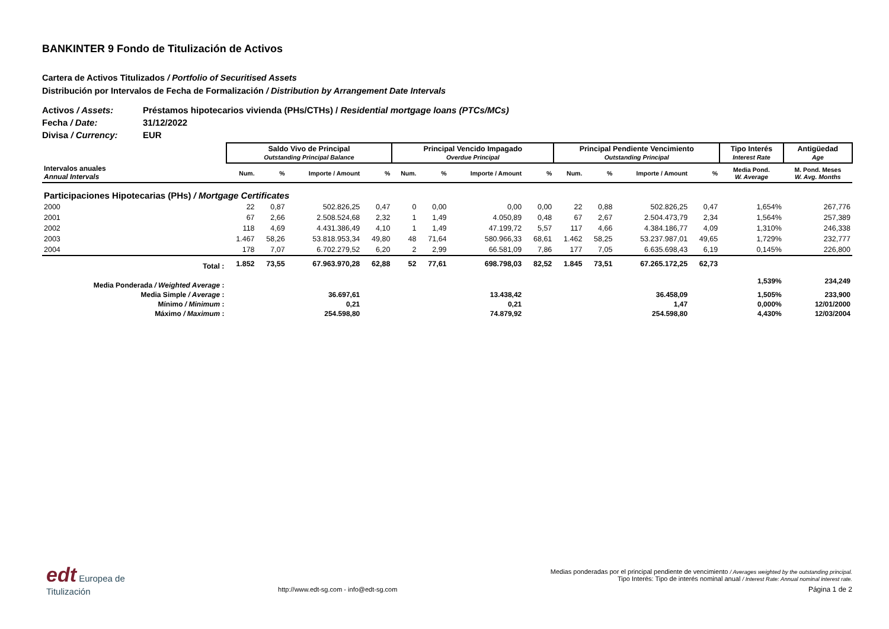BANKINTER 9 Fondo de Titulización de Activos
Cartera de Activos Titulizados / Portfolio of Securitised Assets
Distribución por Intervalos de Fecha de Formalización / Distribution by Arrangement Date Intervals
Activos / Assets: Préstamos hipotecarios vivienda (PHs/CTHs) / Residential mortgage loans (PTCs/MCs)
Fecha / Date: 31/12/2022
Divisa / Currency: EUR
| | Saldo Vivo de Principal Outstanding Principal Balance | | | | Principal Vencido Impagado Overdue Principal | | | | Principal Pendiente Vencimiento Outstanding Principal | | | | Tipo Interés Interest Rate | Antigüedad Age |
| --- | --- | --- | --- | --- | --- | --- | --- | --- | --- | --- | --- | --- | --- | --- |
| Intervalos anuales Annual Intervals | Num. | % | Importe / Amount | % | Num. | % | Importe / Amount | % | Num. | % | Importe / Amount | % | Media Pond. W. Average | M. Pond. Meses W. Avg. Months |
| Participaciones Hipotecarias (PHs) / Mortgage Certificates | | | | | | | | | | | | | | |
| 2000 | 22 | 0,87 | 502.826,25 | 0,47 | 0 | 0,00 | 0,00 | 0,00 | 22 | 0,88 | 502.826,25 | 0,47 | 1,654% | 267,776 |
| 2001 | 67 | 2,66 | 2.508.524,68 | 2,32 | 1 | 1,49 | 4.050,89 | 0,48 | 67 | 2,67 | 2.504.473,79 | 2,34 | 1,564% | 257,389 |
| 2002 | 118 | 4,69 | 4.431.386,49 | 4,10 | 1 | 1,49 | 47.199,72 | 5,57 | 117 | 4,66 | 4.384.186,77 | 4,09 | 1,310% | 246,338 |
| 2003 | 1.467 | 58,26 | 53.818.953,34 | 49,80 | 48 | 71,64 | 580.966,33 | 68,61 | 1.462 | 58,25 | 53.237.987,01 | 49,65 | 1,729% | 232,777 |
| 2004 | 178 | 7,07 | 6.702.279,52 | 6,20 | 2 | 2,99 | 66.581,09 | 7,86 | 177 | 7,05 | 6.635.698,43 | 6,19 | 0,145% | 226,800 |
| Total : | 1.852 | 73,55 | 67.963.970,28 | 62,88 | 52 | 77,61 | 698.798,03 | 82,52 | 1.845 | 73,51 | 67.265.172,25 | 62,73 | | |
| Media Ponderada / Weighted Average : | | | | | | | | | | | | | 1,539% | 234,249 |
| Media Simple / Average : | | | 36.697,61 | | | | 13.438,42 | | | | 36.458,09 | | 1,505% | 233,900 |
| Mínimo / Minimum : | | | 0,21 | | | | 0,21 | | | | 1,47 | | 0,000% | 12/01/2000 |
| Máximo / Maximum : | | | 254.598,80 | | | | 74.879,92 | | | | 254.598,80 | | 4,430% | 12/03/2004 |
edt Europea de
Titulización
http://www.edt-sg.com - info@edt-sg.com
Medias ponderadas por el principal pendiente de vencimiento / Averages weighted by the outstanding principal.
Tipo Interés: Tipo de interés nominal anual / Interest Rate: Annual nominal interest rate.
Página 1 de 2